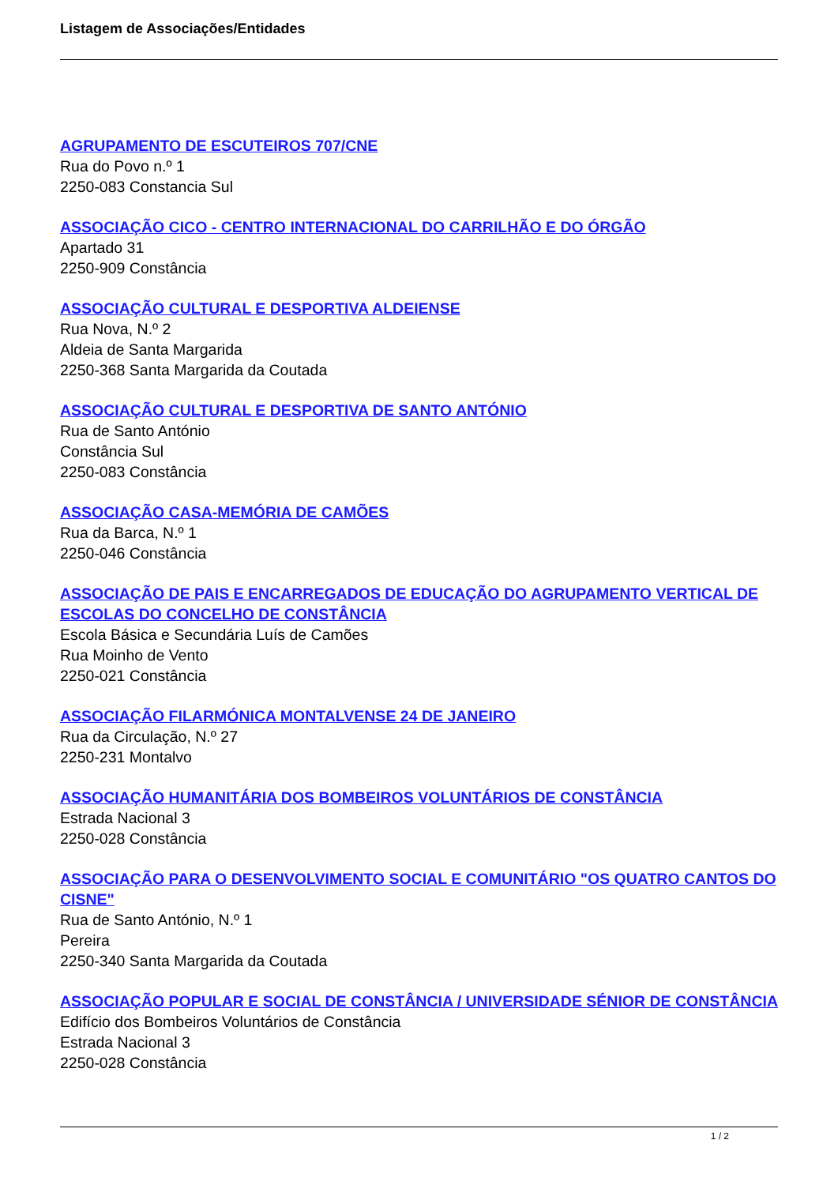Listagem de Associações/Entidades
AGRUPAMENTO DE ESCUTEIROS 707/CNE
Rua do Povo n.º 1
2250-083 Constancia Sul
ASSOCIAÇÃO CICO - CENTRO INTERNACIONAL DO CARRILHÃO E DO ÓRGÃO
Apartado 31
2250-909 Constância
ASSOCIAÇÃO CULTURAL E DESPORTIVA ALDEIENSE
Rua Nova, N.º 2
Aldeia de Santa Margarida
2250-368 Santa Margarida da Coutada
ASSOCIAÇÃO CULTURAL E DESPORTIVA DE SANTO ANTÓNIO
Rua de Santo António
Constância Sul
2250-083 Constância
ASSOCIAÇÃO CASA-MEMÓRIA DE CAMÕES
Rua da Barca, N.º 1
2250-046 Constância
ASSOCIAÇÃO DE PAIS E ENCARREGADOS DE EDUCAÇÃO DO AGRUPAMENTO VERTICAL DE ESCOLAS DO CONCELHO DE CONSTÂNCIA
Escola Básica e Secundária Luís de Camões
Rua Moinho de Vento
2250-021 Constância
ASSOCIAÇÃO FILARMÓNICA MONTALVENSE 24 DE JANEIRO
Rua da Circulação, N.º 27
2250-231 Montalvo
ASSOCIAÇÃO HUMANITÁRIA DOS BOMBEIROS VOLUNTÁRIOS DE CONSTÂNCIA
Estrada Nacional 3
2250-028 Constância
ASSOCIAÇÃO PARA O DESENVOLVIMENTO SOCIAL E COMUNITÁRIO "OS QUATRO CANTOS DO CISNE"
Rua de Santo António, N.º 1
Pereira
2250-340 Santa Margarida da Coutada
ASSOCIAÇÃO POPULAR E SOCIAL DE CONSTÂNCIA / UNIVERSIDADE SÉNIOR DE CONSTÂNCIA
Edifício dos Bombeiros Voluntários de Constância
Estrada Nacional 3
2250-028 Constância
1 / 2